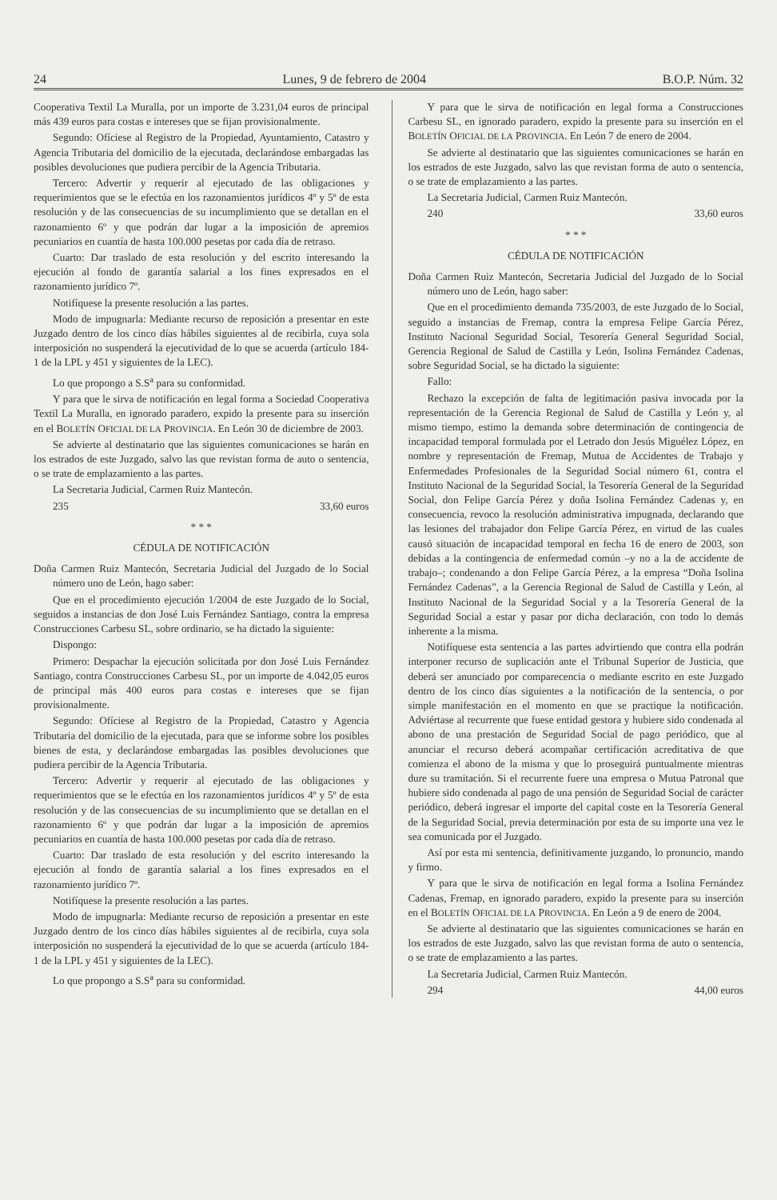24 Lunes, 9 de febrero de 2004 B.O.P. Núm. 32
Cooperativa Textil La Muralla, por un importe de 3.231,04 euros de principal más 439 euros para costas e intereses que se fijan provisionalmente.
Segundo: Ofíciese al Registro de la Propiedad, Ayuntamiento, Catastro y Agencia Tributaria del domicilio de la ejecutada, declarándose embargadas las posibles devoluciones que pudiera percibir de la Agencia Tributaria.
Tercero: Advertir y requerir al ejecutado de las obligaciones y requerimientos que se le efectúa en los razonamientos jurídicos 4º y 5º de esta resolución y de las consecuencias de su incumplimiento que se detallan en el razonamiento 6º y que podrán dar lugar a la imposición de apremios pecuniarios en cuantía de hasta 100.000 pesetas por cada día de retraso.
Cuarto: Dar traslado de esta resolución y del escrito interesando la ejecución al fondo de garantía salarial a los fines expresados en el razonamiento jurídico 7º.
Notifíquese la presente resolución a las partes.
Modo de impugnarla: Mediante recurso de reposición a presentar en este Juzgado dentro de los cinco días hábiles siguientes al de recibirla, cuya sola interposición no suspenderá la ejecutividad de lo que se acuerda (artículo 184-1 de la LPL y 451 y siguientes de la LEC).
Lo que propongo a S.S<sup>a</sup> para su conformidad.
Y para que le sirva de notificación en legal forma a Sociedad Cooperativa Textil La Muralla, en ignorado paradero, expido la presente para su inserción en el BOLETÍN OFICIAL DE LA PROVINCIA. En León 30 de diciembre de 2003.
Se advierte al destinatario que las siguientes comunicaciones se harán en los estrados de este Juzgado, salvo las que revistan forma de auto o sentencia, o se trate de emplazamiento a las partes.
La Secretaria Judicial, Carmen Ruiz Mantecón.
235 33,60 euros
* * *
CÉDULA DE NOTIFICACIÓN
Doña Carmen Ruiz Mantecón, Secretaria Judicial del Juzgado de lo Social número uno de León, hago saber:
Que en el procedimiento ejecución 1/2004 de este Juzgado de lo Social, seguidos a instancias de don José Luis Fernández Santiago, contra la empresa Construcciones Carbesu SL, sobre ordinario, se ha dictado la siguiente:
Dispongo:
Primero: Despachar la ejecución solicitada por don José Luis Fernández Santiago, contra Construcciones Carbesu SL, por un importe de 4.042,05 euros de principal más 400 euros para costas e intereses que se fijan provisionalmente.
Segundo: Ofíciese al Registro de la Propiedad, Catastro y Agencia Tributaria del domicilio de la ejecutada, para que se informe sobre los posibles bienes de esta, y declarándose embargadas las posibles devoluciones que pudiera percibir de la Agencia Tributaria.
Tercero: Advertir y requerir al ejecutado de las obligaciones y requerimientos que se le efectúa en los razonamientos jurídicos 4º y 5º de esta resolución y de las consecuencias de su incumplimiento que se detallan en el razonamiento 6º y que podrán dar lugar a la imposición de apremios pecuniarios en cuantía de hasta 100.000 pesetas por cada día de retraso.
Cuarto: Dar traslado de esta resolución y del escrito interesando la ejecución al fondo de garantía salarial a los fines expresados en el razonamiento jurídico 7º.
Notifíquese la presente resolución a las partes.
Modo de impugnarla: Mediante recurso de reposición a presentar en este Juzgado dentro de los cinco días hábiles siguientes al de recibirla, cuya sola interposición no suspenderá la ejecutividad de lo que se acuerda (artículo 184-1 de la LPL y 451 y siguientes de la LEC).
Lo que propongo a S.S<sup>a</sup> para su conformidad.
Y para que le sirva de notificación en legal forma a Construcciones Carbesu SL, en ignorado paradero, expido la presente para su inserción en el BOLETÍN OFICIAL DE LA PROVINCIA. En León 7 de enero de 2004.
Se advierte al destinatario que las siguientes comunicaciones se harán en los estrados de este Juzgado, salvo las que revistan forma de auto o sentencia, o se trate de emplazamiento a las partes.
La Secretaria Judicial, Carmen Ruiz Mantecón.
240 33,60 euros
* * *
CÉDULA DE NOTIFICACIÓN
Doña Carmen Ruiz Mantecón, Secretaria Judicial del Juzgado de lo Social número uno de León, hago saber:
Que en el procedimiento demanda 735/2003, de este Juzgado de lo Social, seguido a instancias de Fremap, contra la empresa Felipe García Pérez, Instituto Nacional Seguridad Social, Tesorería General Seguridad Social, Gerencia Regional de Salud de Castilla y León, Isolina Fernández Cadenas, sobre Seguridad Social, se ha dictado la siguiente:
Fallo:
Rechazo la excepción de falta de legitimación pasiva invocada por la representación de la Gerencia Regional de Salud de Castilla y León y, al mismo tiempo, estimo la demanda sobre determinación de contingencia de incapacidad temporal formulada por el Letrado don Jesús Miguélez López, en nombre y representación de Fremap, Mutua de Accidentes de Trabajo y Enfermedades Profesionales de la Seguridad Social número 61, contra el Instituto Nacional de la Seguridad Social, la Tesorería General de la Seguridad Social, don Felipe García Pérez y doña Isolina Fernández Cadenas y, en consecuencia, revoco la resolución administrativa impugnada, declarando que las lesiones del trabajador don Felipe García Pérez, en virtud de las cuales causó situación de incapacidad temporal en fecha 16 de enero de 2003, son debidas a la contingencia de enfermedad común –y no a la de accidente de trabajo–; condenando a don Felipe García Pérez, a la empresa “Doña Isolina Fernández Cadenas”, a la Gerencia Regional de Salud de Castilla y León, al Instituto Nacional de la Seguridad Social y a la Tesorería General de la Seguridad Social a estar y pasar por dicha declaración, con todo lo demás inherente a la misma.
Notifíquese esta sentencia a las partes advirtiendo que contra ella podrán interponer recurso de suplicación ante el Tribunal Superior de Justicia, que deberá ser anunciado por comparecencia o mediante escrito en este Juzgado dentro de los cinco días siguientes a la notificación de la sentencia, o por simple manifestación en el momento en que se practique la notificación. Adviértase al recurrente que fuese entidad gestora y hubiere sido condenada al abono de una prestación de Seguridad Social de pago periódico, que al anunciar el recurso deberá acompañar certificación acreditativa de que comienza el abono de la misma y que lo proseguirá puntualmente mientras dure su tramitación. Si el recurrente fuere una empresa o Mutua Patronal que hubiere sido condenada al pago de una pensión de Seguridad Social de carácter periódico, deberá ingresar el importe del capital coste en la Tesorería General de la Seguridad Social, previa determinación por esta de su importe una vez le sea comunicada por el Juzgado.
Así por esta mi sentencia, definitivamente juzgando, lo pronuncio, mando y firmo.
Y para que le sirva de notificación en legal forma a Isolina Fernández Cadenas, Fremap, en ignorado paradero, expido la presente para su inserción en el BOLETÍN OFICIAL DE LA PROVINCIA. En León a 9 de enero de 2004.
Se advierte al destinatario que las siguientes comunicaciones se harán en los estrados de este Juzgado, salvo las que revistan forma de auto o sentencia, o se trate de emplazamiento a las partes.
La Secretaria Judicial, Carmen Ruiz Mantecón.
294 44,00 euros